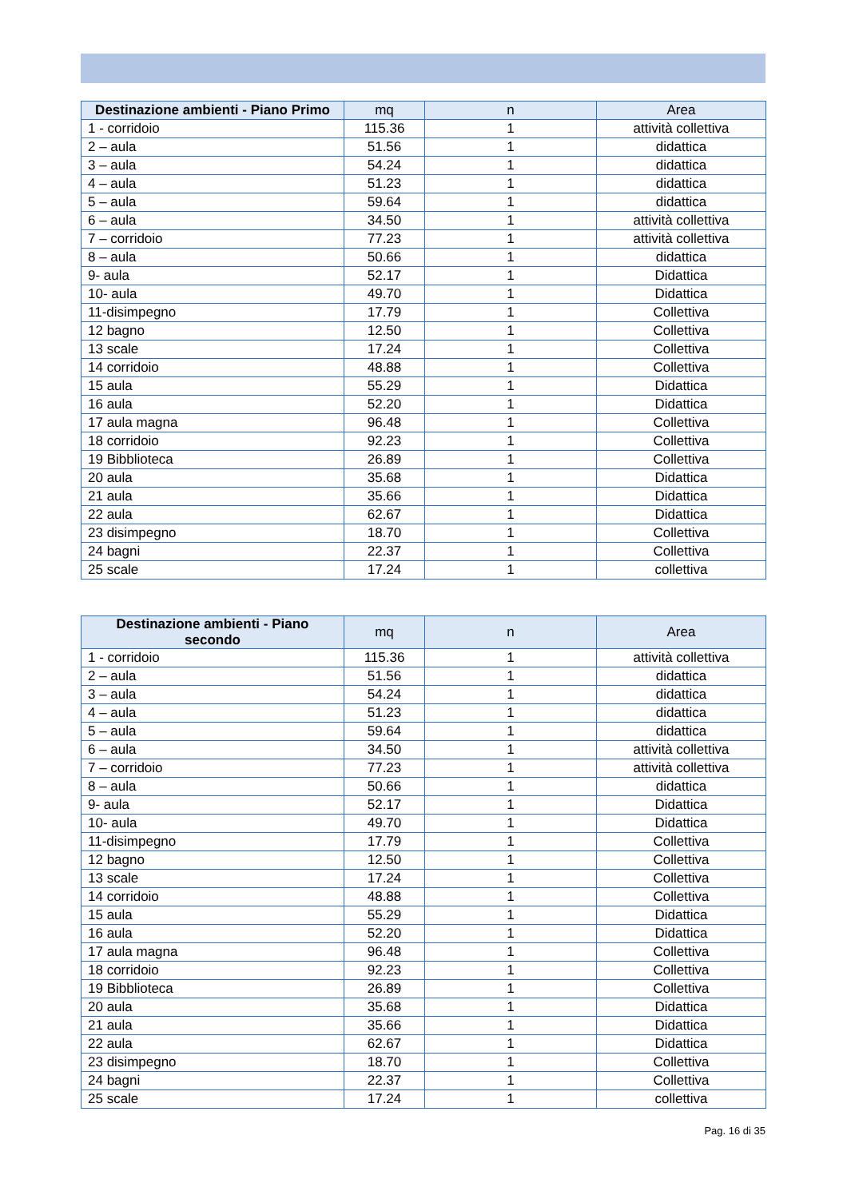| Destinazione ambienti - Piano Primo | mq | n | Area |
| --- | --- | --- | --- |
| 1 - corridoio | 115.36 | 1 | attività collettiva |
| 2 – aula | 51.56 | 1 | didattica |
| 3 – aula | 54.24 | 1 | didattica |
| 4 – aula | 51.23 | 1 | didattica |
| 5 – aula | 59.64 | 1 | didattica |
| 6 – aula | 34.50 | 1 | attività collettiva |
| 7 – corridoio | 77.23 | 1 | attività collettiva |
| 8 – aula | 50.66 | 1 | didattica |
| 9- aula | 52.17 | 1 | Didattica |
| 10- aula | 49.70 | 1 | Didattica |
| 11-disimpegno | 17.79 | 1 | Collettiva |
| 12 bagno | 12.50 | 1 | Collettiva |
| 13 scale | 17.24 | 1 | Collettiva |
| 14 corridoio | 48.88 | 1 | Collettiva |
| 15 aula | 55.29 | 1 | Didattica |
| 16 aula | 52.20 | 1 | Didattica |
| 17 aula magna | 96.48 | 1 | Collettiva |
| 18 corridoio | 92.23 | 1 | Collettiva |
| 19 Bibblioteca | 26.89 | 1 | Collettiva |
| 20 aula | 35.68 | 1 | Didattica |
| 21 aula | 35.66 | 1 | Didattica |
| 22 aula | 62.67 | 1 | Didattica |
| 23 disimpegno | 18.70 | 1 | Collettiva |
| 24 bagni | 22.37 | 1 | Collettiva |
| 25 scale | 17.24 | 1 | collettiva |
| Destinazione ambienti - Piano secondo | mq | n | Area |
| --- | --- | --- | --- |
| 1 - corridoio | 115.36 | 1 | attività collettiva |
| 2 – aula | 51.56 | 1 | didattica |
| 3 – aula | 54.24 | 1 | didattica |
| 4 – aula | 51.23 | 1 | didattica |
| 5 – aula | 59.64 | 1 | didattica |
| 6 – aula | 34.50 | 1 | attività collettiva |
| 7 – corridoio | 77.23 | 1 | attività collettiva |
| 8 – aula | 50.66 | 1 | didattica |
| 9- aula | 52.17 | 1 | Didattica |
| 10- aula | 49.70 | 1 | Didattica |
| 11-disimpegno | 17.79 | 1 | Collettiva |
| 12 bagno | 12.50 | 1 | Collettiva |
| 13 scale | 17.24 | 1 | Collettiva |
| 14 corridoio | 48.88 | 1 | Collettiva |
| 15 aula | 55.29 | 1 | Didattica |
| 16 aula | 52.20 | 1 | Didattica |
| 17 aula magna | 96.48 | 1 | Collettiva |
| 18 corridoio | 92.23 | 1 | Collettiva |
| 19 Bibblioteca | 26.89 | 1 | Collettiva |
| 20 aula | 35.68 | 1 | Didattica |
| 21 aula | 35.66 | 1 | Didattica |
| 22 aula | 62.67 | 1 | Didattica |
| 23 disimpegno | 18.70 | 1 | Collettiva |
| 24 bagni | 22.37 | 1 | Collettiva |
| 25 scale | 17.24 | 1 | collettiva |
Pag. 16 di 35